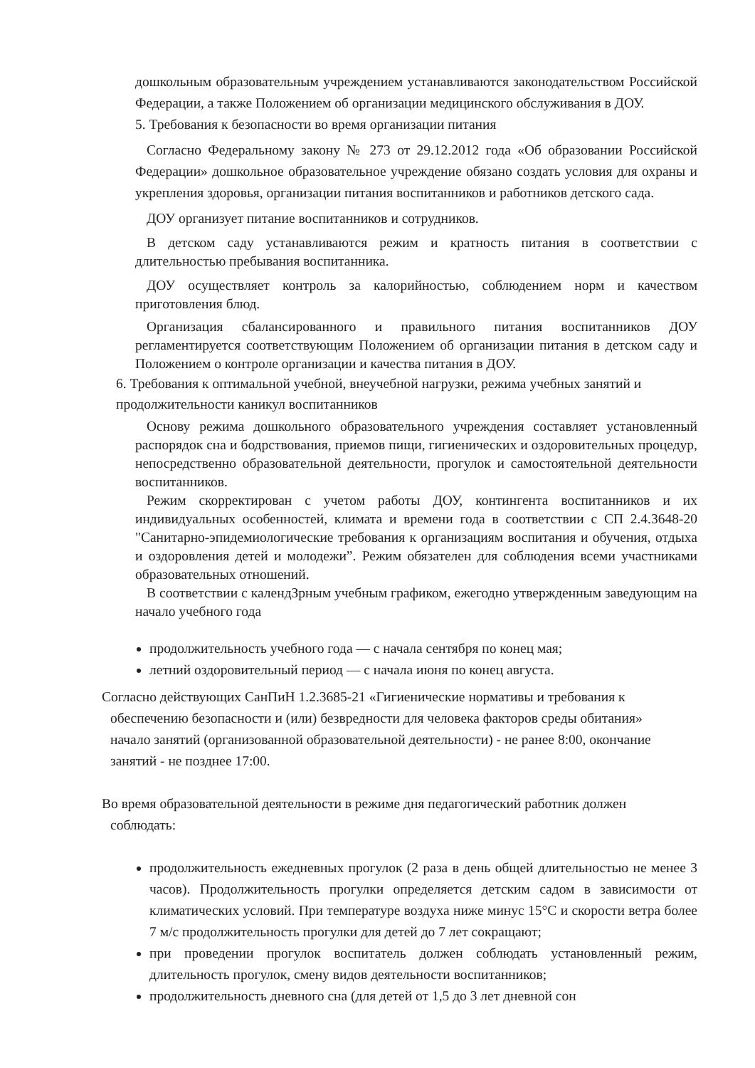дошкольным образовательным учреждением устанавливаются законодательством Российской Федерации, а также Положением об организации медицинского обслуживания в ДОУ.
5. Требования к безопасности во время организации питания
Согласно Федеральному закону № 273 от 29.12.2012 года «Об образовании Российской Федерации» дошкольное образовательное учреждение обязано создать условия для охраны и укрепления здоровья, организации питания воспитанников и работников детского сада.
ДОУ организует питание воспитанников и сотрудников.
В детском саду устанавливаются режим и кратность питания в соответствии с длительностью пребывания воспитанника.
ДОУ осуществляет контроль за калорийностью, соблюдением норм и качеством приготовления блюд.
Организация сбалансированного и правильного питания воспитанников ДОУ регламентируется соответствующим Положением об организации питания в детском саду и Положением о контроле организации и качества питания в ДОУ.
6. Требования к оптимальной учебной, внеучебной нагрузки, режима учебных занятий и продолжительности каникул воспитанников
Основу режима дошкольного образовательного учреждения составляет установленный распорядок сна и бодрствования, приемов пищи, гигиенических и оздоровительных процедур, непосредственно образовательной деятельности, прогулок и самостоятельной деятельности воспитанников.
Режим скорректирован с учетом работы ДОУ, контингента воспитанников и их индивидуальных особенностей, климата и времени года в соответствии с СП 2.4.3648-20 "Санитарно-эпидемиологические требования к организациям воспитания и обучения, отдыха и оздоровления детей и молодежи”. Режим обязателен для соблюдения всеми участниками образовательных отношений.
В соответствии с календЗрным учебным графиком, ежегодно утвержденным заведующим на начало учебного года
продолжительность учебного года — с начала сентября по конец мая;
летний оздоровительный период — с начала июня по конец августа.
Согласно действующих СанПиН 1.2.3685-21 «Гигиенические нормативы и требования к
обеспечению безопасности и (или) безвредности для человека факторов среды обитания» начало занятий (организованной образовательной деятельности) - не ранее 8:00, окончание занятий - не позднее 17:00.
Во время образовательной деятельности в режиме дня педагогический работник должен
соблюдать:
продолжительность ежедневных прогулок (2 раза в день общей длительностью не менее 3 часов). Продолжительность прогулки определяется детским садом в зависимости от климатических условий. При температуре воздуха ниже минус 15°С и скорости ветра более 7 м/с продолжительность прогулки для детей до 7 лет сокращают;
при проведении прогулок воспитатель должен соблюдать установленный режим, длительность прогулок, смену видов деятельности воспитанников;
продолжительность дневного сна (для детей от 1,5 до 3 лет дневной сон